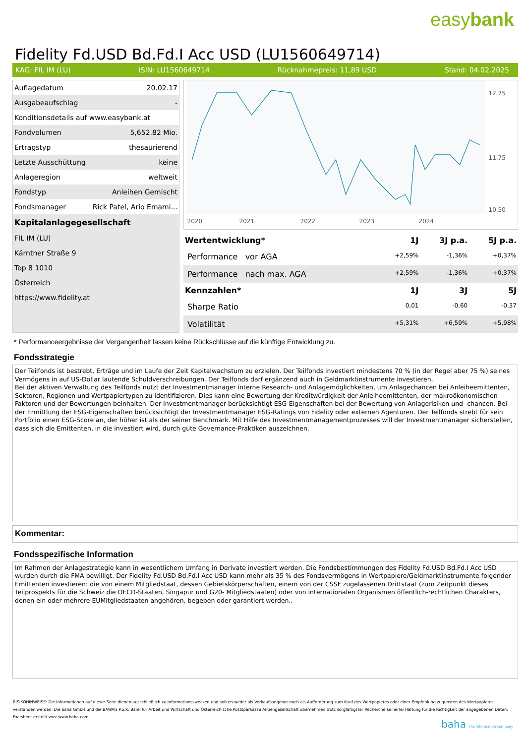easybank
Fidelity Fd.USD Bd.Fd.I Acc USD (LU1560649714)
KAG: FIL IM (LU) ISIN: LU1560649714 Rücknahmepreis: 11,89 USD Stand: 04.02.2025
| Auflagedatum | 20.02.17 |
| Ausgabeaufschlag | - |
| Konditionsdetails auf www.easybank.at | |
| Fondvolumen | 5,652.82 Mio. |
| Ertragstyp | thesaurierend |
| Letzte Ausschüttung | keine |
| Anlageregion | weltweit |
| Fondstyp | Anleihen Gemischt |
| Fondsmanager | Rick Patel, Ario Emami... |
| Kapitalanlagegesellschaft | |
| FIL IM (LU) | |
| Kärntner Straße 9 | |
| Top 8 1010 | |
| Österreich | |
| https://www.fidelity.at | |
2020
2021
2022
2023
2024
12,75
11,75
10,50
| Wertentwicklung* | 1J | 3J p.a. | 5J p.a. |
| --- | --- | --- | --- |
| Performance vor AGA | +2,59% | -1,36% | +0,37% |
| Performance nach max. AGA | +2,59% | -1,36% | +0,37% |
| Kennzahlen* | 1J | 3J | 5J |
| Sharpe Ratio | 0,01 | -0,60 | -0,37 |
| Volatilität | +5,31% | +6,59% | +5,98% |
* Performanceergebnisse der Vergangenheit lassen keine Rückschlüsse auf die künftige Entwicklung zu.
Fondsstrategie
Der Teilfonds ist bestrebt, Erträge und im Laufe der Zeit Kapitalwachstum zu erzielen. Der Teilfonds investiert mindestens 70 % (in der Regel aber 75 %) seines Vermögens in auf US-Dollar lautende Schuldverschreibungen. Der Teilfonds darf ergänzend auch in Geldmarktinstrumente investieren.
Bei der aktiven Verwaltung des Teilfonds nutzt der Investmentmanager interne Research- und Anlagemöglichkeiten, um Anlagechancen bei Anleiheemittenten, Sektoren, Regionen und Wertpapiertypen zu identifizieren. Dies kann eine Bewertung der Kreditwürdigkeit der Anleiheemittenten, der makroökonomischen Faktoren und der Bewertungen beinhalten. Der Investmentmanager berücksichtigt ESG-Eigenschaften bei der Bewertung von Anlagerisiken und -chancen. Bei der Ermittlung der ESG-Eigenschaften berücksichtigt der Investmentmanager ESG-Ratings von Fidelity oder externen Agenturen. Der Teilfonds strebt für sein Portfolio einen ESG-Score an, der höher ist als der seiner Benchmark. Mit Hilfe des Investmentmanagementprozesses will der Investmentmanager sicherstellen, dass sich die Emittenten, in die investiert wird, durch gute Governance-Praktiken auszeichnen.
Kommentar:
Fondsspezifische Information
Im Rahmen der Anlagestrategie kann in wesentlichem Umfang in Derivate investiert werden. Die Fondsbestimmungen des Fidelity Fd.USD Bd.Fd.I Acc USD wurden durch die FMA bewilligt. Der Fidelity Fd.USD Bd.Fd.I Acc USD kann mehr als 35 % des Fondsvermögens in Wertpapiere/Geldmarktinstrumente folgender Emittenten investieren: die von einem Mitgliedstaat, dessen Gebietskörperschaften, einem von der CSSF zugelassenen Drittstaat (zum Zeitpunkt dieses Teilprospekts für die Schweiz die OECD-Staaten, Singapur und G20- Mitgliedstaaten) oder von internationalen Organismen öffentlich-rechtlichen Charakters, denen ein oder mehrere EUMitgliedstaaten angehören, begeben oder garantiert werden..
RISIKOHINWEISE: Die Informationen auf dieser Seite dienen ausschließlich zu Informationszwecken und sollten weder als Verkaufsangebot noch als Aufforderung zum Kauf des Wertpapieres oder einer Empfehlung zugunsten des Wertpapieres verstanden werden. Die baha GmbH und die BAWAG P.S.K. Bank für Arbeit und Wirtschaft und Österreichische Postsparkasse Aktiengesellschaft übernehmen trotz sorgfältigster Recherche keinerlei Haftung für die Richtigkeit der angegebenen Daten.
Factsheet erstellt von: www.baha.com
baha the information company